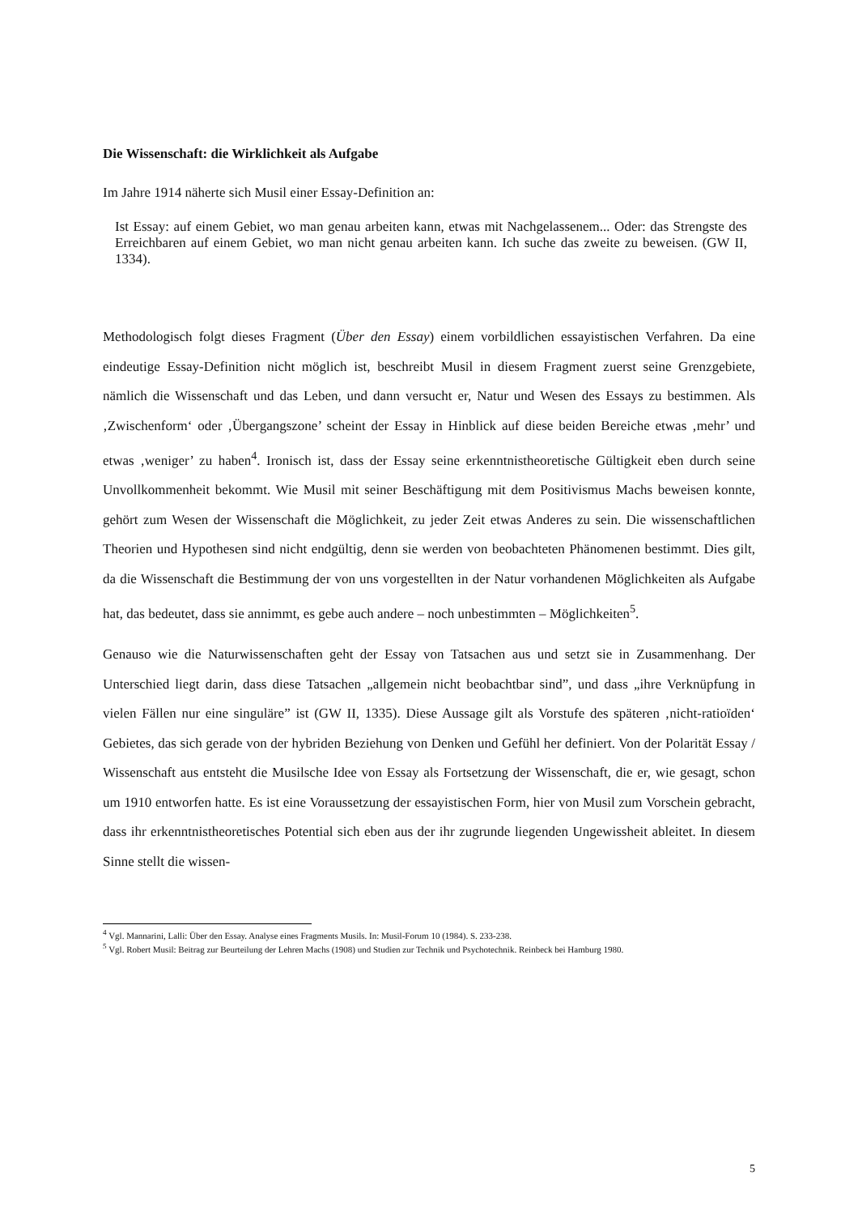Die Wissenschaft: die Wirklichkeit als Aufgabe
Im Jahre 1914 näherte sich Musil einer Essay-Definition an:
Ist Essay: auf einem Gebiet, wo man genau arbeiten kann, etwas mit Nachgelassenem... Oder: das Strengste des Erreichbaren auf einem Gebiet, wo man nicht genau arbeiten kann. Ich suche das zweite zu beweisen. (GW II, 1334).
Methodologisch folgt dieses Fragment (Über den Essay) einem vorbildlichen essayistischen Verfahren. Da eine eindeutige Essay-Definition nicht möglich ist, beschreibt Musil in diesem Fragment zuerst seine Grenzgebiete, nämlich die Wissenschaft und das Leben, und dann versucht er, Natur und Wesen des Essays zu bestimmen. Als ‚Zwischenform‘ oder ‚Übergangszone’ scheint der Essay in Hinblick auf diese beiden Bereiche etwas ‚mehr’ und etwas ‚weniger’ zu haben<sup>4</sup>. Ironisch ist, dass der Essay seine erkenntnistheoretische Gültigkeit eben durch seine Unvollkommenheit bekommt. Wie Musil mit seiner Beschäftigung mit dem Positivismus Machs beweisen konnte, gehört zum Wesen der Wissenschaft die Möglichkeit, zu jeder Zeit etwas Anderes zu sein. Die wissenschaftlichen Theorien und Hypothesen sind nicht endgültig, denn sie werden von beobachteten Phänomenen bestimmt. Dies gilt, da die Wissenschaft die Bestimmung der von uns vorgestellten in der Natur vorhandenen Möglichkeiten als Aufgabe hat, das bedeutet, dass sie annimmt, es gebe auch andere – noch unbestimmten – Möglichkeiten<sup>5</sup>.
Genauso wie die Naturwissenschaften geht der Essay von Tatsachen aus und setzt sie in Zusammenhang. Der Unterschied liegt darin, dass diese Tatsachen „allgemein nicht beobachtbar sind”, und dass „ihre Verknüpfung in vielen Fällen nur eine singuläre” ist (GW II, 1335). Diese Aussage gilt als Vorstufe des späteren ‚nicht-ratioïden‘ Gebietes, das sich gerade von der hybriden Beziehung von Denken und Gefühl her definiert. Von der Polarität Essay / Wissenschaft aus entsteht die Musilsche Idee von Essay als Fortsetzung der Wissenschaft, die er, wie gesagt, schon um 1910 entworfen hatte. Es ist eine Voraussetzung der essayistischen Form, hier von Musil zum Vorschein gebracht, dass ihr erkenntnistheoretisches Potential sich eben aus der ihr zugrunde liegenden Ungewissheit ableitet. In diesem Sinne stellt die wissen-
<sup>4</sup> Vgl. Mannarini, Lalli: Über den Essay. Analyse eines Fragments Musils. In: Musil-Forum 10 (1984). S. 233-238.
<sup>5</sup> Vgl. Robert Musil: Beitrag zur Beurteilung der Lehren Machs (1908) und Studien zur Technik und Psychotechnik. Reinbeck bei Hamburg 1980.
5